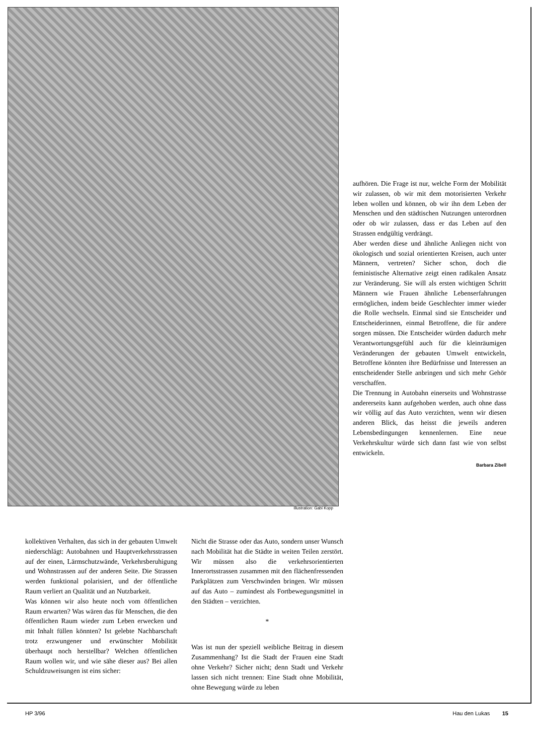aufhören. Die Frage ist nur, welche Form der Mobilität wir zulassen, ob wir mit dem motorisierten Verkehr leben wollen und können, ob wir ihn dem Leben der Menschen und den städtischen Nutzungen unterordnen oder ob wir zulassen, dass er das Leben auf den Strassen endgültig verdrängt.
Aber werden diese und ähnliche Anliegen nicht von ökologisch und sozial orientierten Kreisen, auch unter Männern, vertreten? Sicher schon, doch die feministische Alternative zeigt einen radikalen Ansatz zur Veränderung. Sie will als ersten wichtigen Schritt Männern wie Frauen ähnliche Lebenserfahrungen ermöglichen, indem beide Geschlechter immer wieder die Rolle wechseln. Einmal sind sie Entscheider und Entscheiderinnen, einmal Betroffene, die für andere sorgen müssen. Die Entscheider würden dadurch mehr Verantwortungsgefühl auch für die kleinräumigen Veränderungen der gebauten Umwelt entwickeln, Betroffene könnten ihre Bedürfnisse und Interessen an entscheidender Stelle anbringen und sich mehr Gehör verschaffen.
Die Trennung in Autobahn einerseits und Wohnstrasse andererseits kann aufgehoben werden, auch ohne dass wir völlig auf das Auto verzichten, wenn wir diesen anderen Blick, das heisst die jeweils anderen Lebensbedingungen kennenlernen. Eine neue Verkehrskultur würde sich dann fast wie von selbst entwickeln.
Barbara Zibell
Illustration: Gabi Kopp
kollektiven Verhalten, das sich in der gebauten Umwelt niederschlägt: Autobahnen und Hauptverkehrsstrassen auf der einen, Lärmschutzwände, Verkehrsberuhigung und Wohnstrassen auf der anderen Seite. Die Strassen werden funktional polarisiert, und der öffentliche Raum verliert an Qualität und an Nutzbarkeit.
Was können wir also heute noch vom öffentlichen Raum erwarten? Was wären das für Menschen, die den öffentlichen Raum wieder zum Leben erwecken und mit Inhalt füllen könnten? Ist gelebte Nachbarschaft trotz erzwungener und erwünschter Mobilität überhaupt noch herstellbar? Welchen öffentlichen Raum wollen wir, und wie sähe dieser aus? Bei allen Schuldzuweisungen ist eins sicher:
Nicht die Strasse oder das Auto, sondern unser Wunsch nach Mobilität hat die Städte in weiten Teilen zerstört. Wir müssen also die verkehrsorientierten Innerortsstrassen zusammen mit den flächenfressenden Parkplätzen zum Verschwinden bringen. Wir müssen auf das Auto – zumindest als Fortbewegungsmittel in den Städten – verzichten.
*
Was ist nun der speziell weibliche Beitrag in diesem Zusammenhang? Ist die Stadt der Frauen eine Stadt ohne Verkehr? Sicher nicht; denn Stadt und Verkehr lassen sich nicht trennen: Eine Stadt ohne Mobilität, ohne Bewegung würde zu leben
HP 3/96 Hau den Lukas 15